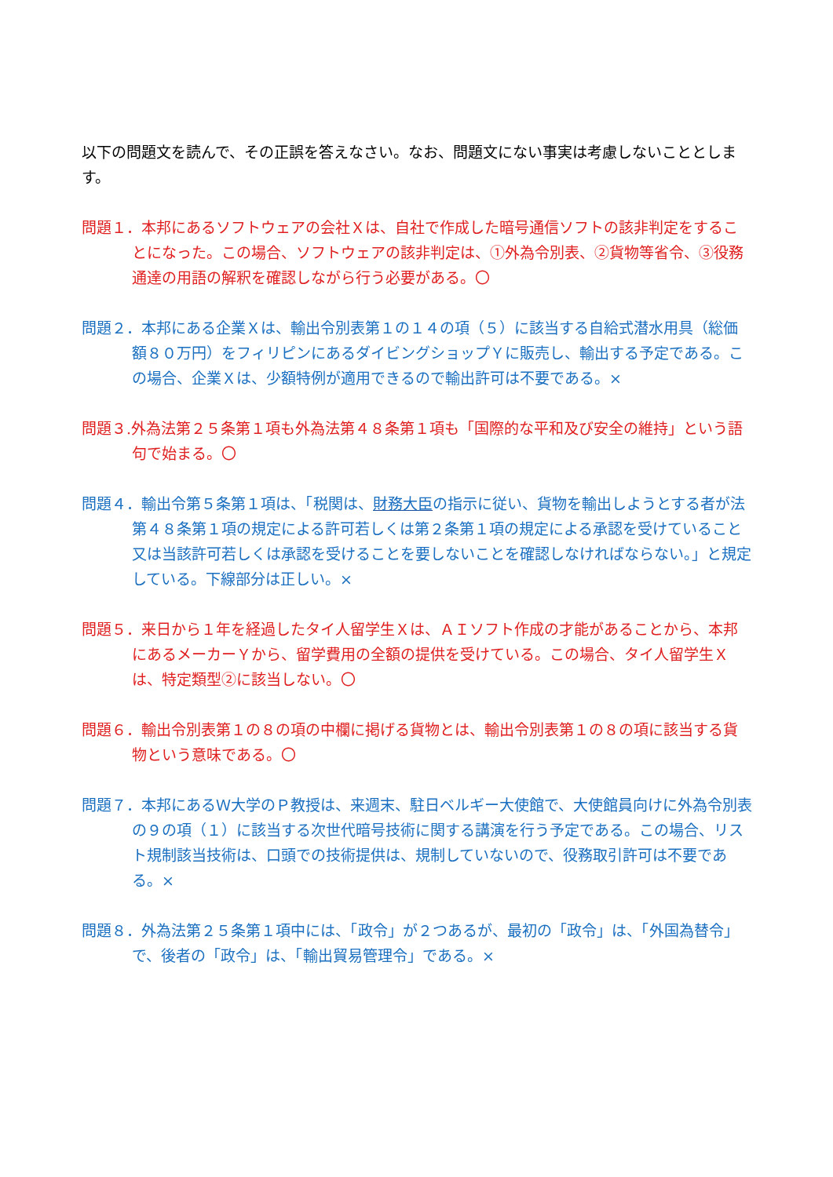以下の問題文を読んで、その正誤を答えなさい。なお、問題文にない事実は考慮しないこととします。
問題１．本邦にあるソフトウェアの会社Ｘは、自社で作成した暗号通信ソフトの該非判定をすることになった。この場合、ソフトウェアの該非判定は、①外為令別表、②貨物等省令、③役務通達の用語の解釈を確認しながら行う必要がある。〇
問題２．本邦にある企業Ｘは、輸出令別表第１の１４の項（５）に該当する自給式潜水用具（総価額８０万円）をフィリピンにあるダイビングショップＹに販売し、輸出する予定である。この場合、企業Ｘは、少額特例が適用できるので輸出許可は不要である。×
問題３.外為法第２５条第１項も外為法第４８条第１項も「国際的な平和及び安全の維持」という語句で始まる。〇
問題４．輸出令第５条第１項は、「税関は、財務大臣の指示に従い、貨物を輸出しようとする者が法第４８条第１項の規定による許可若しくは第２条第１項の規定による承認を受けていること又は当該許可若しくは承認を受けることを要しないことを確認しなければならない。」と規定している。下線部分は正しい。×
問題５．来日から１年を経過したタイ人留学生Ｘは、ＡＩソフト作成の才能があることから、本邦にあるメーカーＹから、留学費用の全額の提供を受けている。この場合、タイ人留学生Ｘは、特定類型②に該当しない。〇
問題６．輸出令別表第１の８の項の中欄に掲げる貨物とは、輸出令別表第１の８の項に該当する貨物という意味である。〇
問題７．本邦にあるＷ大学のＰ教授は、来週末、駐日ベルギー大使館で、大使館員向けに外為令別表の９の項（１）に該当する次世代暗号技術に関する講演を行う予定である。この場合、リスト規制該当技術は、口頭での技術提供は、規制していないので、役務取引許可は不要である。×
問題８．外為法第２５条第１項中には、「政令」が２つあるが、最初の「政令」は、「外国為替令」で、後者の「政令」は、「輸出貿易管理令」である。×